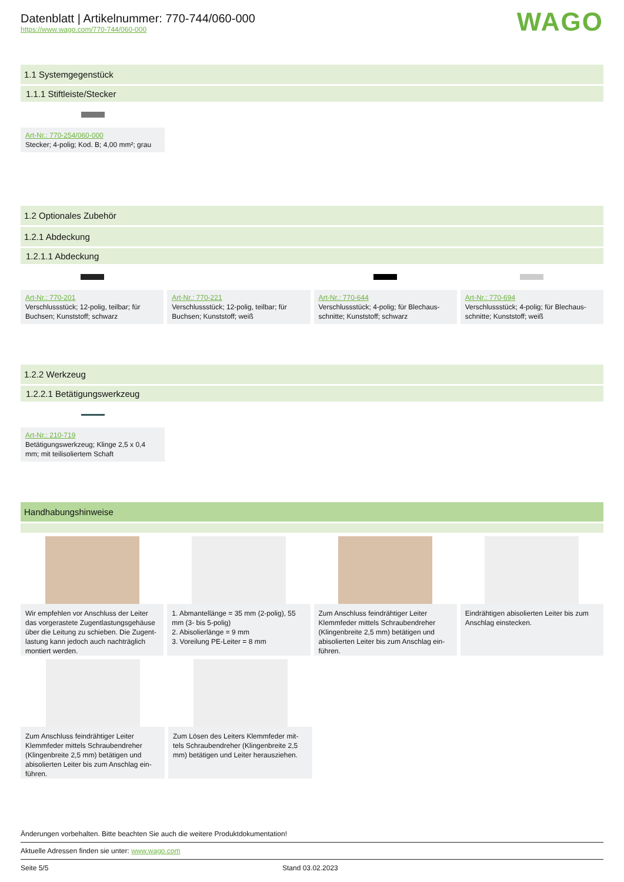Datenblatt | Artikelnummer: 770-744/060-000
https://www.wago.com/770-744/060-000
WAGO
1.1 Systemgegenstück
1.1.1 Stiftleiste/Stecker
Art-Nr.: 770-254/060-000
Stecker; 4-polig; Kod. B; 4,00 mm²; grau
1.2 Optionales Zubehör
1.2.1 Abdeckung
1.2.1.1 Abdeckung
Art-Nr.: 770-201
Verschlussstück; 12-polig, teilbar; für Buchsen; Kunststoff; schwarz
Art-Nr.: 770-221
Verschlussstück; 12-polig, teilbar; für Buchsen; Kunststoff; weiß
Art-Nr.: 770-644
Verschlussstück; 4-polig; für Blechaus-schnitte; Kunststoff; schwarz
Art-Nr.: 770-694
Verschlussstück; 4-polig; für Blechaus-schnitte; Kunststoff; weiß
1.2.2 Werkzeug
1.2.2.1 Betätigungswerkzeug
Art-Nr.: 210-719
Betätigungswerkzeug; Klinge 2,5 x 0,4 mm; mit teilisoliertem Schaft
Handhabungshinweise
Wir empfehlen vor Anschluss der Leiter das vorgerastete Zugentlastungsgehäuse über die Leitung zu schieben. Die Zugent-lastung kann jedoch auch nachträglich montiert werden.
1. Abmantellänge = 35 mm (2-polig), 55 mm (3- bis 5-polig)
2. Abisolierlänge = 9 mm
3. Voreilung PE-Leiter = 8 mm
Zum Anschluss feindrähtiger Leiter Klemmfeder mittels Schraubendreher (Klingenbreite 2,5 mm) betätigen und abisolierten Leiter bis zum Anschlag ein-führen.
Eindrähtigen abisolierten Leiter bis zum Anschlag einstecken.
Zum Anschluss feindrähtiger Leiter Klemmfeder mittels Schraubendreher (Klingenbreite 2,5 mm) betätigen und abisolierten Leiter bis zum Anschlag ein-führen.
Zum Lösen des Leiters Klemmfeder mit-tels Schraubendreher (Klingenbreite 2,5 mm) betätigen und Leiter herausziehen.
Änderungen vorbehalten. Bitte beachten Sie auch die weitere Produktdokumentation!
Aktuelle Adressen finden sie unter: www.wago.com
Seite 5/5 Stand 03.02.2023